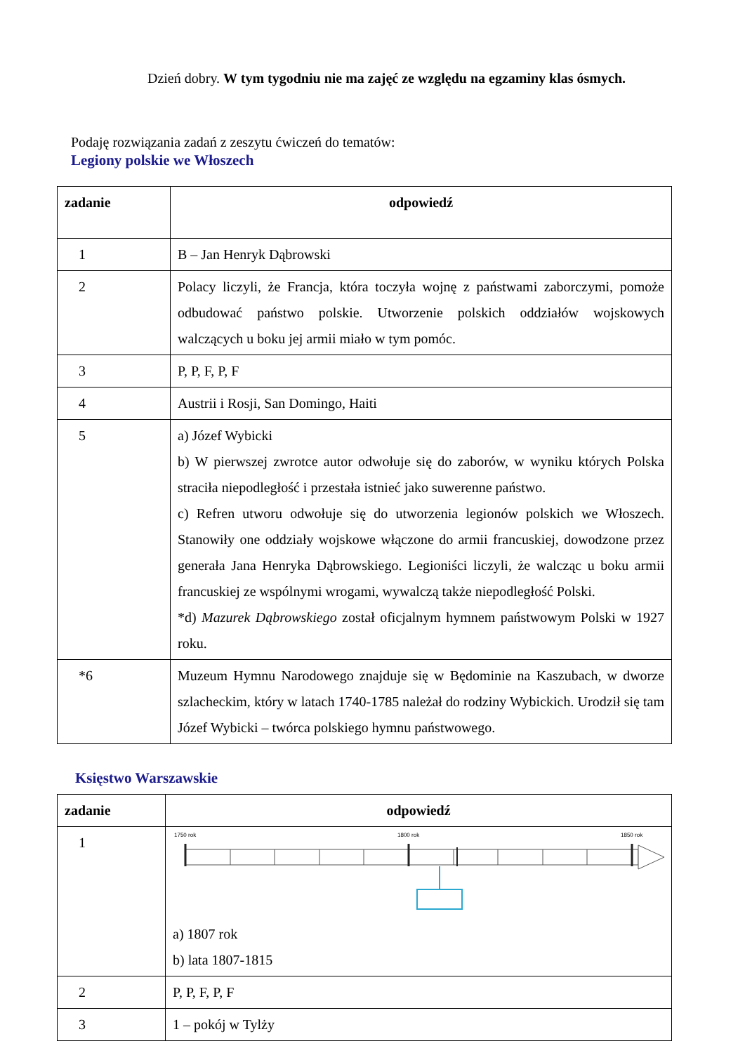Dzień dobry. W tym tygodniu nie ma zajęć ze względu na egzaminy klas ósmych.
Podaję rozwiązania zadań z zeszytu ćwiczeń do tematów:
Legiony polskie we Włoszech
| zadanie | odpowiedź |
| --- | --- |
| 1 | B – Jan Henryk Dąbrowski |
| 2 | Polacy liczyli, że Francja, która toczyła wojnę z państwami zaborczymi, pomoże odbudować państwo polskie. Utworzenie polskich oddziałów wojskowych walczących u boku jej armii miało w tym pomóc. |
| 3 | P, P, F, P, F |
| 4 | Austrii i Rosji, San Domingo, Haiti |
| 5 | a) Józef Wybicki b) W pierwszej zwrotce autor odwołuje się do zaborów, w wyniku których Polska straciła niepodległość i przestała istnieć jako suwerenne państwo. c) Refren utworu odwołuje się do utworzenia legionów polskich we Włoszech. Stanowiły one oddziały wojskowe włączone do armii francuskiej, dowodzone przez generała Jana Henryka Dąbrowskiego. Legioniści liczyli, że walcząc u boku armii francuskiej ze wspólnymi wrogami, wywalczą także niepodległość Polski. *d) Mazurek Dąbrowskiego został oficjalnym hymnem państwowym Polski w 1927 roku. |
| *6 | Muzeum Hymnu Narodowego znajduje się w Będominie na Kaszubach, w dworze szlacheckim, który w latach 1740-1785 należał do rodziny Wybickich. Urodził się tam Józef Wybicki – twórca polskiego hymnu państwowego. |
Księstwo Warszawskie
| zadanie | odpowiedź |
| --- | --- |
| 1 | 1750 rok 1800 rok 1850 rok a) 1807 rok b) lata 1807-1815 |
| 2 | P, P, F, P, F |
| 3 | 1 – pokój w Tylży |